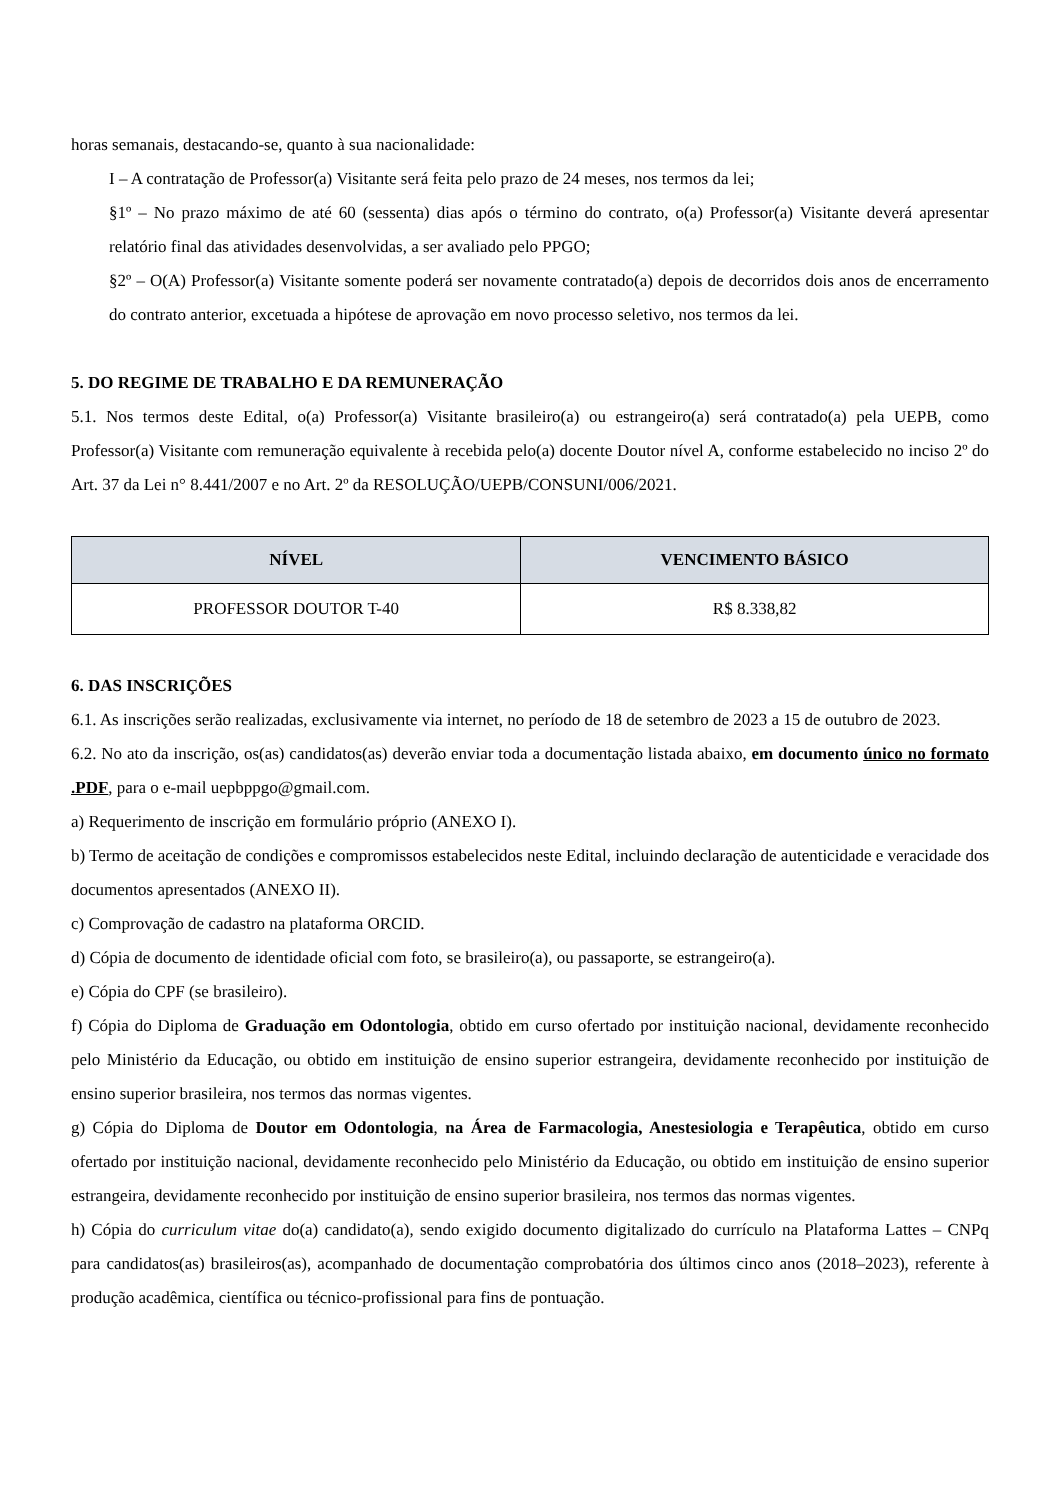horas semanais, destacando-se, quanto à sua nacionalidade:
I – A contratação de Professor(a) Visitante será feita pelo prazo de 24 meses, nos termos da lei;
§1º – No prazo máximo de até 60 (sessenta) dias após o término do contrato, o(a) Professor(a) Visitante deverá apresentar relatório final das atividades desenvolvidas, a ser avaliado pelo PPGO;
§2º – O(A) Professor(a) Visitante somente poderá ser novamente contratado(a) depois de decorridos dois anos de encerramento do contrato anterior, excetuada a hipótese de aprovação em novo processo seletivo, nos termos da lei.
5. DO REGIME DE TRABALHO E DA REMUNERAÇÃO
5.1. Nos termos deste Edital, o(a) Professor(a) Visitante brasileiro(a) ou estrangeiro(a) será contratado(a) pela UEPB, como Professor(a) Visitante com remuneração equivalente à recebida pelo(a) docente Doutor nível A, conforme estabelecido no inciso 2º do Art. 37 da Lei n° 8.441/2007 e no Art. 2º da RESOLUÇÃO/UEPB/CONSUNI/006/2021.
| NÍVEL | VENCIMENTO BÁSICO |
| --- | --- |
| PROFESSOR DOUTOR T-40 | R$ 8.338,82 |
6. DAS INSCRIÇÕES
6.1. As inscrições serão realizadas, exclusivamente via internet, no período de 18 de setembro de 2023 a 15 de outubro de 2023.
6.2. No ato da inscrição, os(as) candidatos(as) deverão enviar toda a documentação listada abaixo, em documento único no formato .PDF, para o e-mail uepbppgo@gmail.com.
a) Requerimento de inscrição em formulário próprio (ANEXO I).
b) Termo de aceitação de condições e compromissos estabelecidos neste Edital, incluindo declaração de autenticidade e veracidade dos documentos apresentados (ANEXO II).
c) Comprovação de cadastro na plataforma ORCID.
d) Cópia de documento de identidade oficial com foto, se brasileiro(a), ou passaporte, se estrangeiro(a).
e) Cópia do CPF (se brasileiro).
f) Cópia do Diploma de Graduação em Odontologia, obtido em curso ofertado por instituição nacional, devidamente reconhecido pelo Ministério da Educação, ou obtido em instituição de ensino superior estrangeira, devidamente reconhecido por instituição de ensino superior brasileira, nos termos das normas vigentes.
g) Cópia do Diploma de Doutor em Odontologia, na Área de Farmacologia, Anestesiologia e Terapêutica, obtido em curso ofertado por instituição nacional, devidamente reconhecido pelo Ministério da Educação, ou obtido em instituição de ensino superior estrangeira, devidamente reconhecido por instituição de ensino superior brasileira, nos termos das normas vigentes.
h) Cópia do curriculum vitae do(a) candidato(a), sendo exigido documento digitalizado do currículo na Plataforma Lattes – CNPq para candidatos(as) brasileiros(as), acompanhado de documentação comprobatória dos últimos cinco anos (2018–2023), referente à produção acadêmica, científica ou técnico-profissional para fins de pontuação.